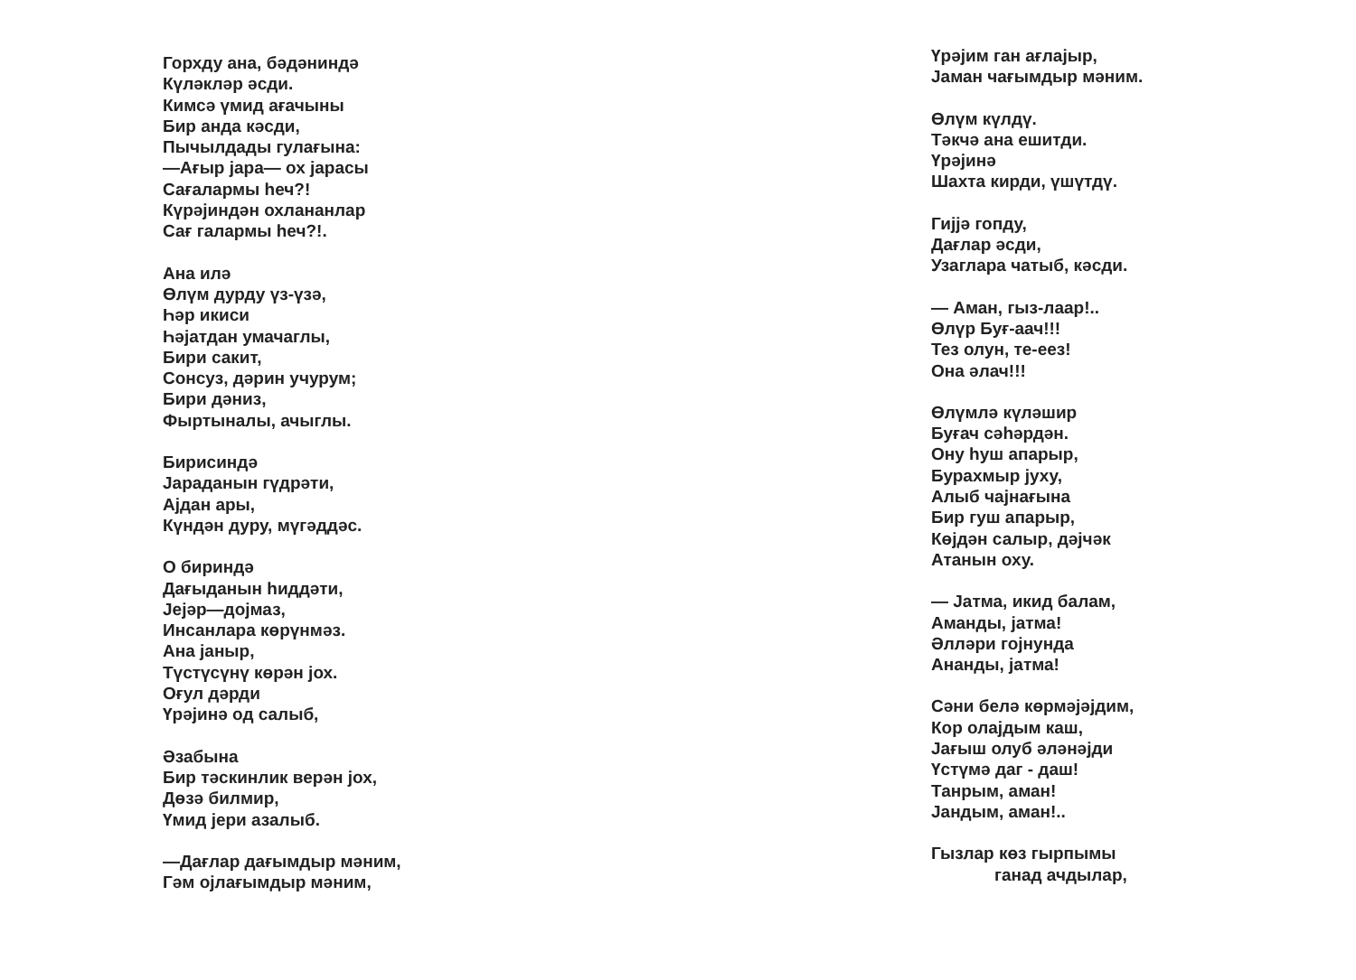Горхду ана, бәдәниндә
Күләкләр әсди.
Кимсә үмид ағачыны
Бир анда кәсди,
Пычылдады гулағына:
—Ағыр јара— ох јарасы
Сағалармы һеч?!
Күрәјиндән охлананлар
Сағ галармы һеч?!.
Ана илә
Өлүм дурду үз-үзә,
Һәр икиси
Һәјатдан умачаглы,
Бири сакит,
Сонсуз, дәрин учурум;
Бири дәниз,
Фыртыналы, ачыглы.
Бирисиндә
Јараданын гүдрәти,
Ајдан ары,
Күндән дуру, мүгәддәс.
О бириндә
Дағыданын һиддәти,
Јејәр—дојмаз,
Инсанлара көрүнмәз.
Ана јаныр,
Түстүсүнү көрән јох.
Оғул дәрди
Үрәјинә од салыб,
Әзабына
Бир тәскинлик верән јох,
Дөзә билмир,
Үмид јери азалыб.
—Дағлар дағымдыр мәним,
Гәм ојлағымдыр мәним,
Үрәјим ган ағлајыр,
Јаман чағымдыр мәним.
Өлүм күлдү.
Тәкчә ана ешитди.
Үрәјинә
Шахта кирди, үшүтдү.
Гијјә гопду,
Дағлар әсди,
Узаглара чатыб, кәсди.
— Аман, гыз-лаар!..
Өлүр Буғ-аач!!!
Тез олун, те-еез!
Она әлач!!!
Өлүмлә күләшир
Буғач сәһәрдән.
Ону һуш апарыр,
Бурахмыр јуху,
Алыб чајнағына
Бир гуш апарыр,
Көјдән салыр, дәјчәк
Атанын оху.
— Јатма, икид балам,
Аманды, јатма!
Әлләри гојнунда
Ананды, јатма!
Сәни белә көрмәјәјдим,
Кор олајдым каш,
Јағыш олуб әләнәјди
Үстүмә даг - даш!
Танрым, аман!
Јандым, аман!..
Гызлар көз гырпымы
ганад ачдылар,